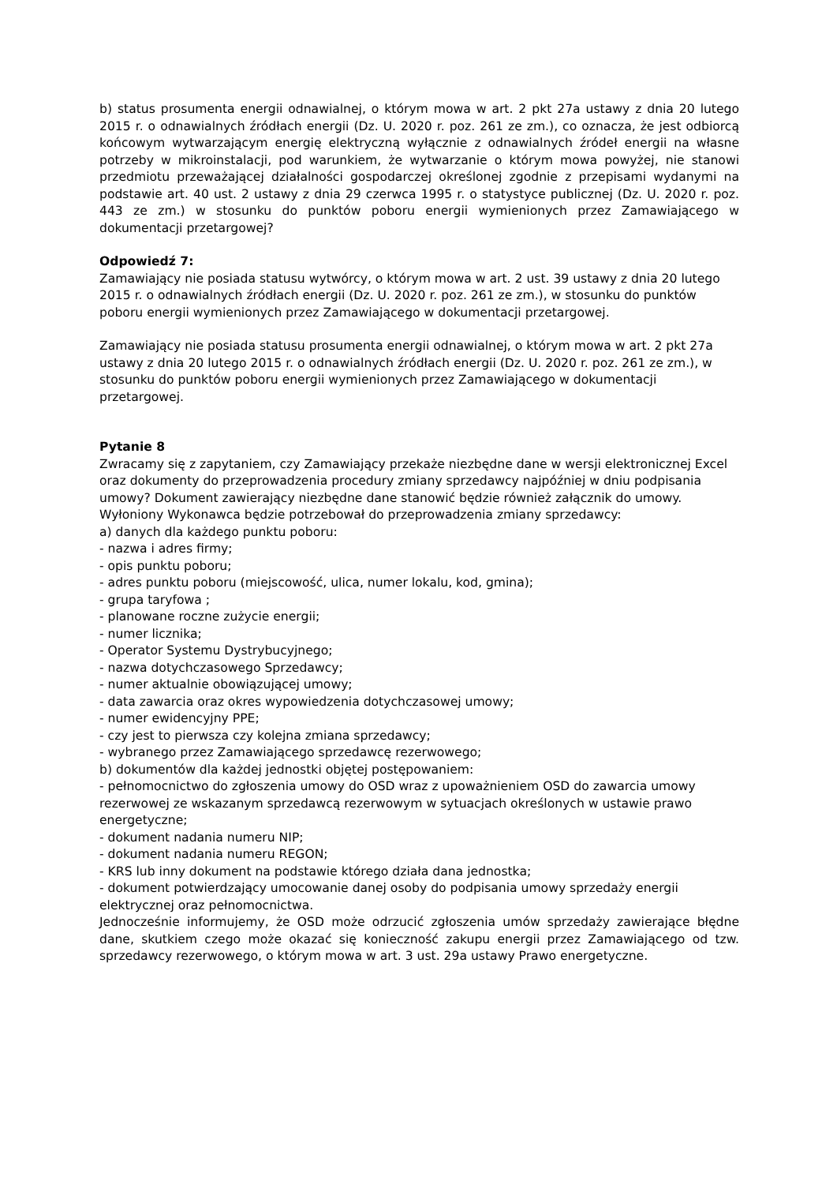b) status prosumenta energii odnawialnej, o którym mowa w art. 2 pkt 27a ustawy z dnia 20 lutego 2015 r. o odnawialnych źródłach energii (Dz. U. 2020 r. poz. 261 ze zm.), co oznacza, że jest odbiorcą końcowym wytwarzającym energię elektryczną wyłącznie z odnawialnych źródeł energii na własne potrzeby w mikroinstalacji, pod warunkiem, że wytwarzanie o którym mowa powyżej, nie stanowi przedmiotu przeważającej działalności gospodarczej określonej zgodnie z przepisami wydanymi na podstawie art. 40 ust. 2 ustawy z dnia 29 czerwca 1995 r. o statystyce publicznej (Dz. U. 2020 r. poz. 443 ze zm.) w stosunku do punktów poboru energii wymienionych przez Zamawiającego w dokumentacji przetargowej?
Odpowiedź 7:
Zamawiający nie posiada statusu wytwórcy, o którym mowa w art. 2 ust. 39 ustawy z dnia 20 lutego 2015 r. o odnawialnych źródłach energii (Dz. U. 2020 r. poz. 261 ze zm.), w stosunku do punktów poboru energii wymienionych przez Zamawiającego w dokumentacji przetargowej.
Zamawiający nie posiada statusu prosumenta energii odnawialnej, o którym mowa w art. 2 pkt 27a ustawy z dnia 20 lutego 2015 r. o odnawialnych źródłach energii (Dz. U. 2020 r. poz. 261 ze zm.), w stosunku do punktów poboru energii wymienionych przez Zamawiającego w dokumentacji przetargowej.
Pytanie 8
Zwracamy się z zapytaniem, czy Zamawiający przekaże niezbędne dane w wersji elektronicznej Excel oraz dokumenty do przeprowadzenia procedury zmiany sprzedawcy najpóźniej w dniu podpisania umowy? Dokument zawierający niezbędne dane stanowić będzie również załącznik do umowy.
Wyłoniony Wykonawca będzie potrzebował do przeprowadzenia zmiany sprzedawcy:
a) danych dla każdego punktu poboru:
- nazwa i adres firmy;
- opis punktu poboru;
- adres punktu poboru (miejscowość, ulica, numer lokalu, kod, gmina);
- grupa taryfowa ;
- planowane roczne zużycie energii;
- numer licznika;
- Operator Systemu Dystrybucyjnego;
- nazwa dotychczasowego Sprzedawcy;
- numer aktualnie obowiązującej umowy;
- data zawarcia oraz okres wypowiedzenia dotychczasowej umowy;
- numer ewidencyjny PPE;
- czy jest to pierwsza czy kolejna zmiana sprzedawcy;
- wybranego przez Zamawiającego sprzedawcę rezerwowego;
b) dokumentów dla każdej jednostki objętej postępowaniem:
- pełnomocnictwo do zgłoszenia umowy do OSD wraz z upoważnieniem OSD do zawarcia umowy rezerwowej ze wskazanym sprzedawcą rezerwowym w sytuacjach określonych w ustawie prawo energetyczne;
- dokument nadania numeru NIP;
- dokument nadania numeru REGON;
- KRS lub inny dokument na podstawie którego działa dana jednostka;
- dokument potwierdzający umocowanie danej osoby do podpisania umowy sprzedaży energii elektrycznej oraz pełnomocnictwa.
Jednocześnie informujemy, że OSD może odrzucić zgłoszenia umów sprzedaży zawierające błędne dane, skutkiem czego może okazać się konieczność zakupu energii przez Zamawiającego od tzw. sprzedawcy rezerwowego, o którym mowa w art. 3 ust. 29a ustawy Prawo energetyczne.